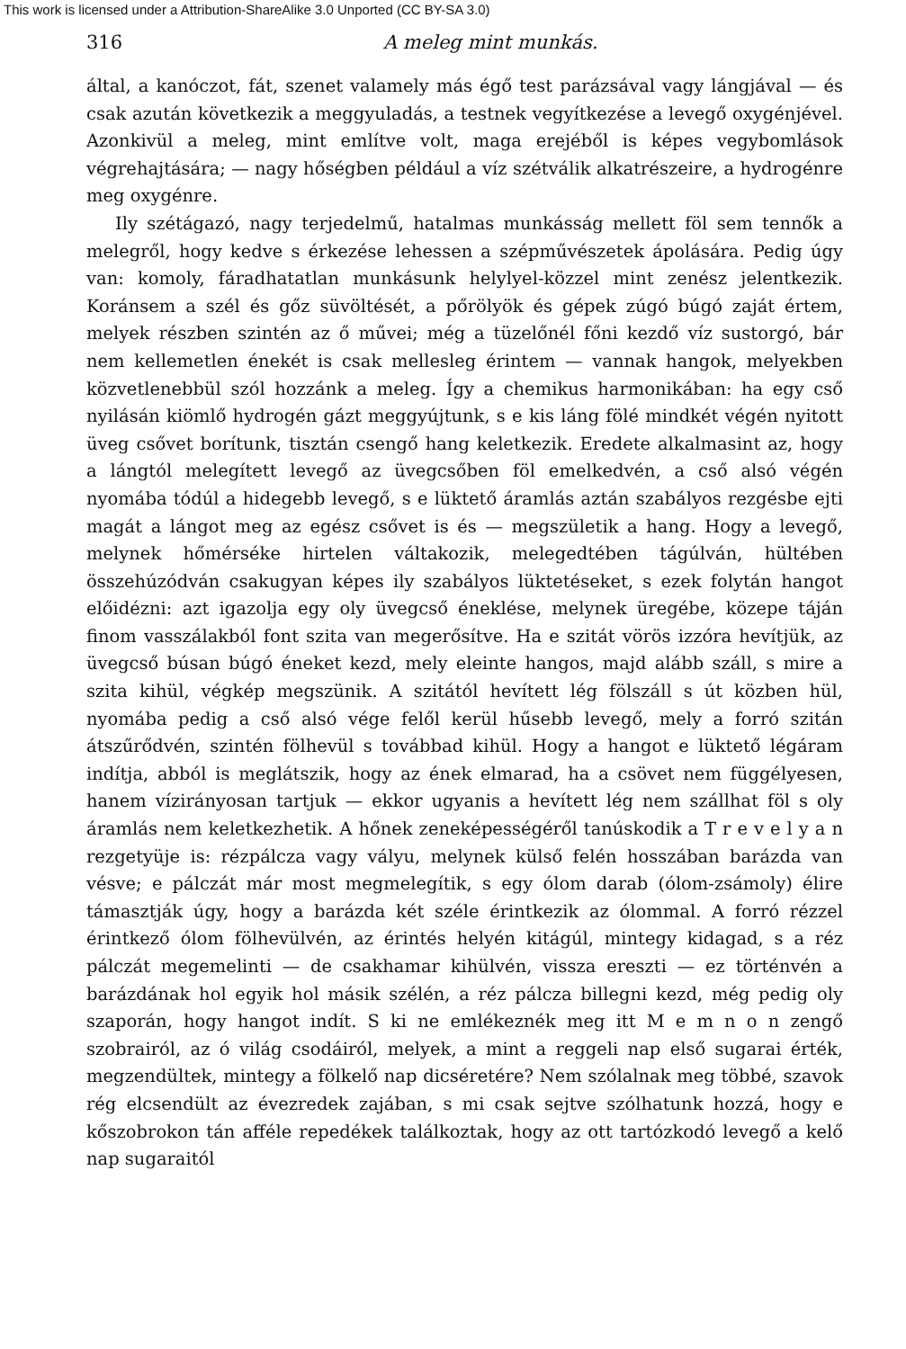This work is licensed under a Attribution-ShareAlike 3.0 Unported (CC BY-SA 3.0)
316 A meleg mint munkás.
által, a kanóczot, fát, szenet valamely más égő test parázsával vagy lángjával — és csak azután következik a meggyuladás, a testnek vegyítkezése a levegő oxygénjével. Azonkivül a meleg, mint említve volt, maga erejéből is képes vegybomlások végrehajtására; — nagy hőségben például a víz szétválik alkatrészeire, a hydrogénre meg oxygénre.
Ily szétágazó, nagy terjedelmű, hatalmas munkásság mellett föl sem tennők a melegről, hogy kedve s érkezése lehessen a szépművészetek ápolására. Pedig úgy van: komoly, fáradhatatlan munkásunk helylyel-közzel mint zenész jelentkezik. Koránsem a szél és gőz süvöltését, a pőrölyök és gépek zúgó búgó zaját értem, melyek részben szintén az ő művei; még a tüzelőnél főni kezdő víz sustorgó, bár nem kellemetlen énekét is csak mellesleg érintem — vannak hangok, melyekben közvetlenebbül szól hozzánk a meleg. Így a chemikus harmonikában: ha egy cső nyilásán kiömlő hydrogén gázt meggyújtunk, s e kis láng fölé mindkét végén nyitott üveg csővet borítunk, tisztán csengő hang keletkezik. Eredete alkalmasint az, hogy a lángtól melegített levegő az üvegcsőben föl emelkedvén, a cső alsó végén nyomába tódúl a hidegebb levegő, s e lüktető áramlás aztán szabályos rezgésbe ejti magát a lángot meg az egész csővet is és — megszületik a hang. Hogy a levegő, melynek hőmérséke hirtelen váltakozik, melegedtében tágúlván, hültében összehúzódván csakugyan képes ily szabályos lüktetéseket, s ezek folytán hangot előidézni: azt igazolja egy oly üvegcső éneklése, melynek üregébe, közepe táján finom vasszálakból font szita van megerősítve. Ha e szitát vörös izzóra hevítjük, az üvegcső búsan búgó éneket kezd, mely eleinte hangos, majd alább száll, s mire a szita kihül, végkép megszünik. A szitától hevített lég fölszáll s út közben hül, nyomába pedig a cső alsó vége felől kerül hűsebb levegő, mely a forró szitán átszűrődvén, szintén fölhevül s továbbad kihül. Hogy a hangot e lüktető légáram indítja, abból is meglátszik, hogy az ének elmarad, ha a csövet nem függélyesen, hanem vízirányosan tartjuk — ekkor ugyanis a hevített lég nem szállhat föl s oly áramlás nem keletkezhetik. A hőnek zeneképességéről tanúskodik a T r e v e l y a n rezgetyüje is: rézpálcza vagy vályu, melynek külső felén hosszában barázda van vésve; e pálczát már most megmelegítik, s egy ólom darab (ólom-zsámoly) élire támasztják úgy, hogy a barázda két széle érintkezik az ólommal. A forró rézzel érintkező ólom fölhevülvén, az érintés helyén kitágúl, mintegy kidagad, s a réz pálczát megemelinti — de csakhamar kihülvén, vissza ereszti — ez történvén a barázdának hol egyik hol másik szélén, a réz pálcza billegni kezd, még pedig oly szaporán, hogy hangot indít. S ki ne emlékeznék meg itt M e m n o n zengő szobrairól, az ó világ csodáiról, melyek, a mint a reggeli nap első sugarai érték, megzendültek, mintegy a fölkelő nap dicséretére? Nem szólalnak meg többé, szavok rég elcsendült az évezredek zajában, s mi csak sejtve szólhatunk hozzá, hogy e kőszobrokon tán afféle repedékek találkoztak, hogy az ott tartózkodó levegő a kelő nap sugaraitól